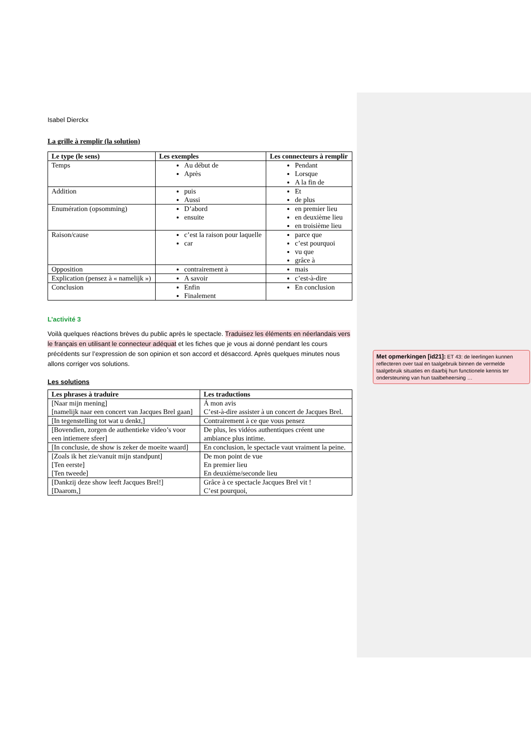Isabel Dierckx
La grille à remplir (la solution)
| Le type (le sens) | Les exemples | Les connecteurs à remplir |
| --- | --- | --- |
| Temps | Au début de Après | Pendant Lorsque A la fin de |
| Addition | puis Aussi | Et de plus |
| Enumération (opsomming) | D’abord ensuite | en premier lieu en deuxième lieu en troisième lieu |
| Raison/cause | c’est la raison pour laquelle car | parce que c’est pourquoi vu que grâce à |
| Opposition | contrairement à | mais |
| Explication (pensez à « namelijk ») | A savoir | c’est-à-dire |
| Conclusion | Enfin Finalement | En conclusion |
L’activité 3
Voilà quelques réactions brèves du public après le spectacle. Traduisez les éléments en néerlandais vers le français en utilisant le connecteur adéquat et les fiches que je vous ai donné pendant les cours précédents sur l’expression de son opinion et son accord et désaccord. Après quelques minutes nous allons corriger vos solutions.
Les solutions
| Les phrases à traduire | Les traductions |
| --- | --- |
| [Naar mijn mening] [namelijk naar een concert van Jacques Brel gaan] | Á mon avis C’est-à-dire assister à un concert de Jacques Brel. |
| [In tegenstelling tot wat u denkt,] | Contrairement à ce que vous pensez |
| [Bovendien, zorgen de authentieke video’s voor een intiemere sfeer] | De plus, les vidéos authentiques créent une ambiance plus intime. |
| [In conclusie, de show is zeker de moeite waard] | En conclusion, le spectacle vaut vraiment la peine. |
| [Zoals ik het zie/vanuit mijn standpunt] [Ten eerste] [Ten tweede] | De mon point de vue En premier lieu En deuxième/seconde lieu |
| [Dankzij deze show leeft Jacques Brel!] [Daarom,] | Grâce à ce spectacle Jacques Brel vit ! C’est pourquoi, |
Met opmerkingen [id21]: ET 43: de leerlingen kunnen reflecteren over taal en taalgebruik binnen de vermelde taalgebruik situaties en daarbij hun functionele kennis ter ondersteuning van hun taalbeheersing …